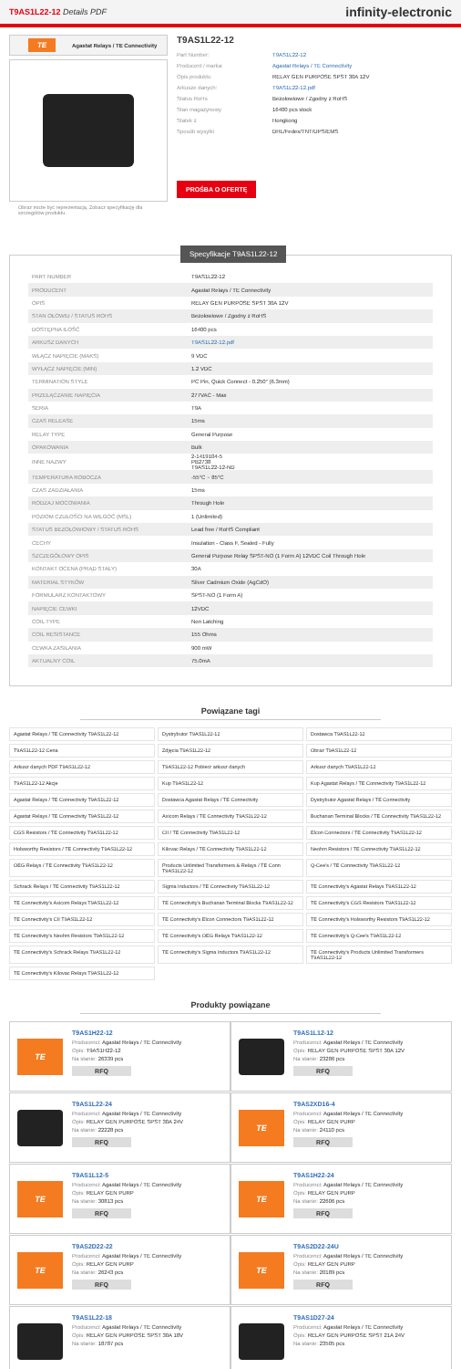T9AS1L22-12 Details PDF
infinity-electronic
TE
Agastat Relays / TE Connectivity
Obraz może być reprezentacją. Zobacz specyfikację dla szczegółów produktu.
T9AS1L22-12
Part Number: T9AS1L22-12
Producent / marka: Agastat Relays / TE Connectivity
Opis produktu RELAY GEN PURPOSE SPST 30A 12V
Arkusze danych: T9AS1L22-12.pdf
Status RoHs Bezołowiowe / Zgodny z RoHS
Stan magazynowy 16400 pcs stock
Statek z Hongkong
Sposób wysyłki DHL/Fedex/TNT/UPS/EMS
PROŚBA O OFERTĘ
Specyfikacje T9AS1L22-12
| PART NUMBER | T9AS1L22-12 |
| PRODUCENT | Agastat Relays / TE Connectivity |
| OPIS | RELAY GEN PURPOSE SPST 30A 12V |
| STAN OŁOWIU / STATUS ROHS | Bezołowiowe / Zgodny z RoHS |
| DOSTĘPNA ILOŚĆ | 16400 pcs |
| ARKUSZ DANYCH | T9AS1L22-12.pdf |
| WŁĄCZ NAPIĘCIE (MAKS) | 9 VDC |
| WYŁĄCZ NAPIĘCIE (MIN) | 1.2 VDC |
| TERMINATION STYLE | PC Pin, Quick Connect - 0.250" (6.3mm) |
| PRZEŁĄCZANIE NAPIĘCIA | 277VAC - Max |
| SERIA | T9A |
| CZAS RELEASE | 15ms |
| RELAY TYPE | General Purpose |
| OPAKOWANIA | Bulk |
| INNE NAZWY | 2-1419104-5 PB2738 T9AS1L22-12-ND |
| TEMPERATURA ROBOCZA | -55°C ~ 85°C |
| CZAS ZADZIAŁANIA | 15ms |
| RODZAJ MOCOWANIA | Through Hole |
| POZIOM CZUŁOŚCI NA WILGOĆ (MSL) | 1 (Unlimited) |
| STATUS BEZOŁOWIOWY / STATUS ROHS | Lead free / RoHS Compliant |
| CECHY | Insulation - Class F, Sealed - Fully |
| SZCZEGÓŁOWY OPIS | General Purpose Relay SPST-NO (1 Form A) 12VDC Coil Through Hole |
| KONTAKT OCENA (PRĄD STAŁY) | 30A |
| MATERIAŁ STYKÓW | Silver Cadmium Oxide (AgCdO) |
| FORMULARZ KONTAKTOWY | SPST-NO (1 Form A) |
| NAPIĘCIE CEWKI | 12VDC |
| COIL TYPE | Non Latching |
| COIL RESISTANCE | 155 Ohms |
| CEWKA ZASILANIA | 900 mW |
| AKTUALNY COIL | 75.0mA |
Powiązane tagi
Agastat Relays / TE Connectivity T9AS1L22-12
Dystrybutor T9AS1L22-12
Dostawca T9AS1L22-12
T9AS1L22-12 Cena
Zdjęcia T9AS1L22-12
Obraz T9AS1L22-12
Arkusz danych PDF T9AS1L22-12
T9AS1L22-12 Pobierz arkusz danych
Arkusz danych T9AS1L22-12
T9AS1L22-12 Akcje
Kup T9AS1L22-12
Kup Agastat Relays / TE Connectivity T9AS1L22-12
Agastat Relays / TE Connectivity T9AS1L22-12
Dostawca Agastat Relays / TE Connectivity
Dystrybutor Agastat Relays / TE Connectivity
Agastat Relays / TE Connectivity T9AS1L22-12
Axicom Relays / TE Connectivity T9AS1L22-12
Buchanan Terminal Blocks / TE Connectivity T9AS1L22-12
CGS Resistors / TE Connectivity T9AS1L22-12
CII / TE Connectivity T9AS1L22-12
Elcon Connectors / TE Connectivity T9AS1L22-12
Holsworthy Resistors / TE Connectivity T9AS1L22-12
Kilovac Relays / TE Connectivity T9AS1L22-12
Neohm Resistors / TE Connectivity T9AS1L22-12
OEG Relays / TE Connectivity T9AS1L22-12
Products Unlimited Transformers & Relays / TE Conn T9AS1L22-12
Q-Cee's / TE Connectivity T9AS1L22-12
Schrack Relays / TE Connectivity T9AS1L22-12
Sigma Inductors / TE Connectivity T9AS1L22-12
TE Connectivity's Agastat Relays T9AS1L22-12
TE Connectivity's Axicom Relays T9AS1L22-12
TE Connectivity's Buchanan Terminal Blocks T9AS1L22-12
TE Connectivity's CGS Resistors T9AS1L22-12
TE Connectivity's CII T9AS1L22-12
TE Connectivity's Elcon Connectors T9AS1L22-12
TE Connectivity's Holsworthy Resistors T9AS1L22-12
TE Connectivity's Neohm Resistors T9AS1L22-12
TE Connectivity's OEG Relays T9AS1L22-12
TE Connectivity's Q-Cee's T9AS1L22-12
TE Connectivity's Schrack Relays T9AS1L22-12
TE Connectivity's Sigma Inductors T9AS1L22-12
TE Connectivity's Products Unlimited Transformers T9AS1L22-12
TE Connectivity's Kilovac Relays T9AS1L22-12
Produkty powiązane
TE
T9AS1H22-12
Producenci: Agastat Relays / TE Connectivity
Opis: T9AS1H22-12
Na stanie: 26339 pcs
RFQ
T9AS1L12-12
Producenci: Agastat Relays / TE Connectivity
Opis: RELAY GEN PURPOSE SPST 30A 12V
Na stanie: 23286 pcs
RFQ
T9AS1L22-24
Producenci: Agastat Relays / TE Connectivity
Opis: RELAY GEN PURPOSE SPST 30A 24V
Na stanie: 22228 pcs
RFQ
TE
T9AS2XD16-4
Producenci: Agastat Relays / TE Connectivity
Opis: RELAY GEN PURP
Na stanie: 24110 pcs
RFQ
TE
T9AS1L12-5
Producenci: Agastat Relays / TE Connectivity
Opis: RELAY GEN PURP
Na stanie: 30813 pcs
RFQ
TE
T9AS1H22-24
Producenci: Agastat Relays / TE Connectivity
Opis: RELAY GEN PURP
Na stanie: 22606 pcs
RFQ
TE
T9AS2D22-22
Producenci: Agastat Relays / TE Connectivity
Opis: RELAY GEN PURP
Na stanie: 26243 pcs
RFQ
TE
T9AS2D22-24U
Producenci: Agastat Relays / TE Connectivity
Opis: RELAY GEN PURP
Na stanie: 20189 pcs
RFQ
T9AS1L22-18
Producenci: Agastat Relays / TE Connectivity
Opis: RELAY GEN PURPOSE SPST 30A 18V
Na stanie: 18787 pcs
T9AS1D27-24
Producenci: Agastat Relays / TE Connectivity
Opis: RELAY GEN PURPOSE SPST 21A 24V
Na stanie: 23505 pcs